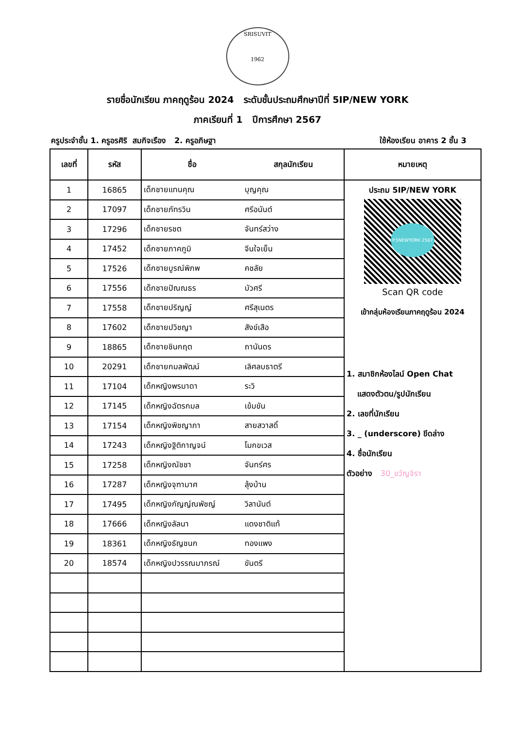SRISUVIT
1962
รายชื่อนักเรียน ภาคฤดูร้อน 2024 ระดับชั้นประถมศึกษาปีที่ 5IP/NEW YORK
ภาคเรียนที่ 1 ปีการศึกษา 2567
ครูประจำชั้น 1. ครูอรศิริ สมกิจเรือง 2. ครูอภิษฐา ใช้ห้องเรียน อาคาร 2 ชั้น 3
| เลขที่ | รหัส | ชื่อ | สกุลนักเรียน | หมายเหตุ |
| --- | --- | --- | --- | --- |
| 1 | 16865 | เด็กชายแทนคุณ | บุญคุณ | ประถม 5IP/NEW YORK P.5NEWYORK 2567 Scan QR code เข้ากลุ่มห้องเรียนภาคฤดูร้อน 2024 1. สมาชิกห้องไลน์ Open Chat แสดงตัวตน/รูปนักเรียน 2. เลขที่นักเรียน 3. _ (underscore) ขีดล่าง 4. ชื่อนักเรียน ตัวอย่าง 30_ขวัญจิรา |
| 2 | 17097 | เด็กชายภัทรวิน | ศรีอนันต์ | |
| 3 | 17296 | เด็กชายรชต | จันทร์สว่าง | |
| 4 | 17452 | เด็กชายภาคภูมิ | จีนใจเย็น | |
| 5 | 17526 | เด็กชายบูรณ์พิภพ | คชลัย | |
| 6 | 17556 | เด็กชายปัณณธร | บัวศรี | |
| 7 | 17558 | เด็กชายปริญญ์ | ศรีสุเนตร | |
| 8 | 17602 | เด็กชายปวิชญา | สังข์เสือ | |
| 9 | 18865 | เด็กชายชินกฤต | ถานันดร | |
| 10 | 20291 | เด็กชายกมลพัฒน์ | เลิศลบธาตรี | |
| 11 | 17104 | เด็กหญิงพรมาดา | ระวิ | |
| 12 | 17145 | เด็กหญิงฉัตรกมล | เข้มขัน | |
| 13 | 17154 | เด็กหญิงพิชญาภา | สายสวาสดิ์ | |
| 14 | 17243 | เด็กหญิงฐิติกาญจน์ | โมกขเวส | |
| 15 | 17258 | เด็กหญิงณัชชา | จันทร์ศร | |
| 16 | 17287 | เด็กหญิงจุฑามาศ | ลุ้งบ้าน | |
| 17 | 17495 | เด็กหญิงกัญญ์ณพัชญ์ | วิลานันต์ | |
| 18 | 17666 | เด็กหญิงลัลนา | แดงชาติแท้ | |
| 19 | 18361 | เด็กหญิงธัญชนก | ทองแพง | |
| 20 | 18574 | เด็กหญิงปวรรณมาภรณ์ | ขันตรี | |